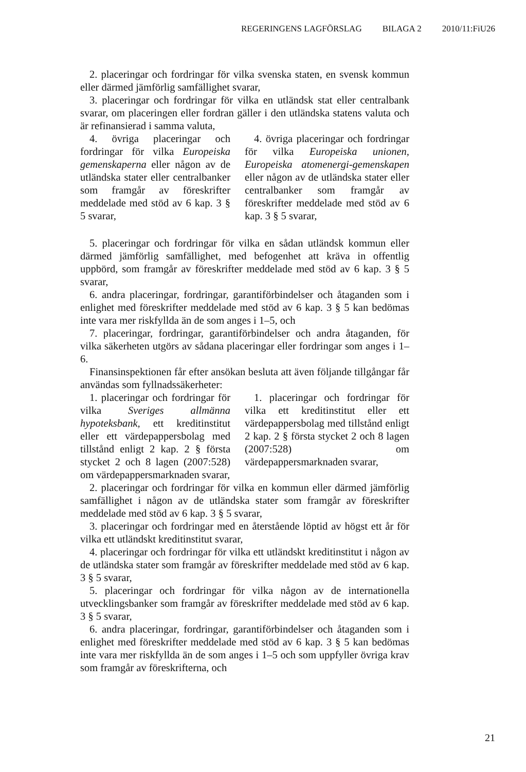REGERINGENS LAGFÖRSLAG BILAGA 2 2010/11:FiU26
2. placeringar och fordringar för vilka svenska staten, en svensk kommun eller därmed jämförlig samfällighet svarar,
3. placeringar och fordringar för vilka en utländsk stat eller centralbank svarar, om placeringen eller fordran gäller i den utländska statens valuta och är refinansierad i samma valuta,
| 4. övriga placeringar och fordringar för vilka Europeiska gemenskaperna eller någon av de utländska stater eller centralbanker som framgår av föreskrifter meddelade med stöd av 6 kap. 3 § 5 svarar, | 4. övriga placeringar och fordringar för vilka Europeiska unionen, Europeiska atomenergi-gemenskapen eller någon av de utländska stater eller centralbanker som framgår av föreskrifter meddelade med stöd av 6 kap. 3 § 5 svarar, |
5. placeringar och fordringar för vilka en sådan utländsk kommun eller därmed jämförlig samfällighet, med befogenhet att kräva in offentlig uppbörd, som framgår av föreskrifter meddelade med stöd av 6 kap. 3 § 5 svarar,
6. andra placeringar, fordringar, garantiförbindelser och åtaganden som i enlighet med föreskrifter meddelade med stöd av 6 kap. 3 § 5 kan bedömas inte vara mer riskfyllda än de som anges i 1–5, och
7. placeringar, fordringar, garantiförbindelser och andra åtaganden, för vilka säkerheten utgörs av sådana placeringar eller fordringar som anges i 1–6.
Finansinspektionen får efter ansökan besluta att även följande tillgångar får användas som fyllnadssäkerheter:
| 1. placeringar och fordringar för vilka Sveriges allmänna hypoteksbank, ett kreditinstitut eller ett värdepappersbolag med tillstånd enligt 2 kap. 2 § första stycket 2 och 8 lagen (2007:528) om värdepappersmarknaden svarar, | 1. placeringar och fordringar för vilka ett kreditinstitut eller ett värdepappersbolag med tillstånd enligt 2 kap. 2 § första stycket 2 och 8 lagen (2007:528) om värdepappersmarknaden svarar, |
2. placeringar och fordringar för vilka en kommun eller därmed jämförlig samfällighet i någon av de utländska stater som framgår av föreskrifter meddelade med stöd av 6 kap. 3 § 5 svarar,
3. placeringar och fordringar med en återstående löptid av högst ett år för vilka ett utländskt kreditinstitut svarar,
4. placeringar och fordringar för vilka ett utländskt kreditinstitut i någon av de utländska stater som framgår av föreskrifter meddelade med stöd av 6 kap. 3 § 5 svarar,
5. placeringar och fordringar för vilka någon av de internationella utvecklingsbanker som framgår av föreskrifter meddelade med stöd av 6 kap. 3 § 5 svarar,
6. andra placeringar, fordringar, garantiförbindelser och åtaganden som i enlighet med föreskrifter meddelade med stöd av 6 kap. 3 § 5 kan bedömas inte vara mer riskfyllda än de som anges i 1–5 och som uppfyller övriga krav som framgår av föreskrifterna, och
21